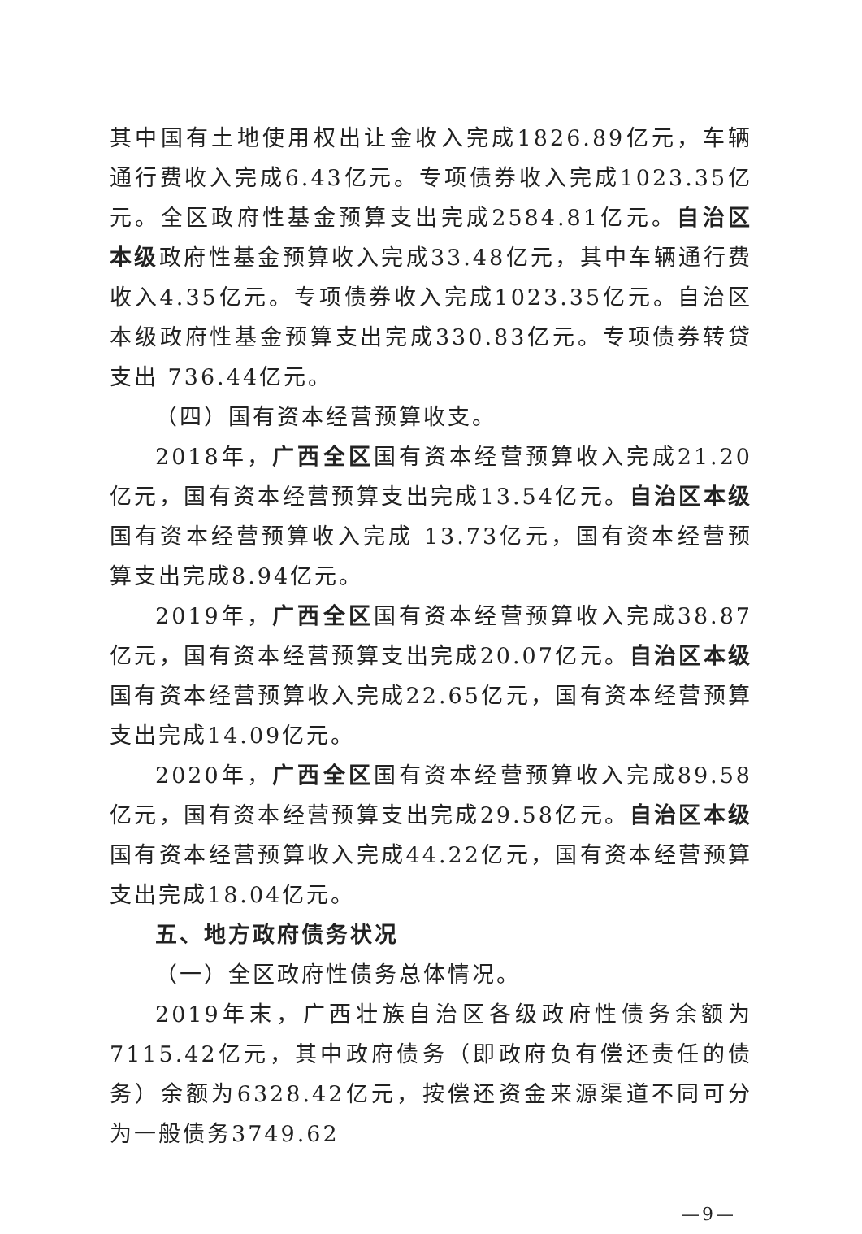其中国有土地使用权出让金收入完成1826.89亿元，车辆通行费收入完成6.43亿元。专项债券收入完成1023.35亿元。全区政府性基金预算支出完成2584.81亿元。自治区本级政府性基金预算收入完成33.48亿元，其中车辆通行费收入4.35亿元。专项债券收入完成1023.35亿元。自治区本级政府性基金预算支出完成330.83亿元。专项债券转贷支出 736.44亿元。
（四）国有资本经营预算收支。
2018年，广西全区国有资本经营预算收入完成21.20亿元，国有资本经营预算支出完成13.54亿元。自治区本级国有资本经营预算收入完成 13.73亿元，国有资本经营预算支出完成8.94亿元。
2019年，广西全区国有资本经营预算收入完成38.87亿元，国有资本经营预算支出完成20.07亿元。自治区本级国有资本经营预算收入完成22.65亿元，国有资本经营预算支出完成14.09亿元。
2020年，广西全区国有资本经营预算收入完成89.58亿元，国有资本经营预算支出完成29.58亿元。自治区本级国有资本经营预算收入完成44.22亿元，国有资本经营预算支出完成18.04亿元。
五、地方政府债务状况
（一）全区政府性债务总体情况。
2019年末，广西壮族自治区各级政府性债务余额为7115.42亿元，其中政府债务（即政府负有偿还责任的债务）余额为6328.42亿元，按偿还资金来源渠道不同可分为一般债务3749.62
—9—